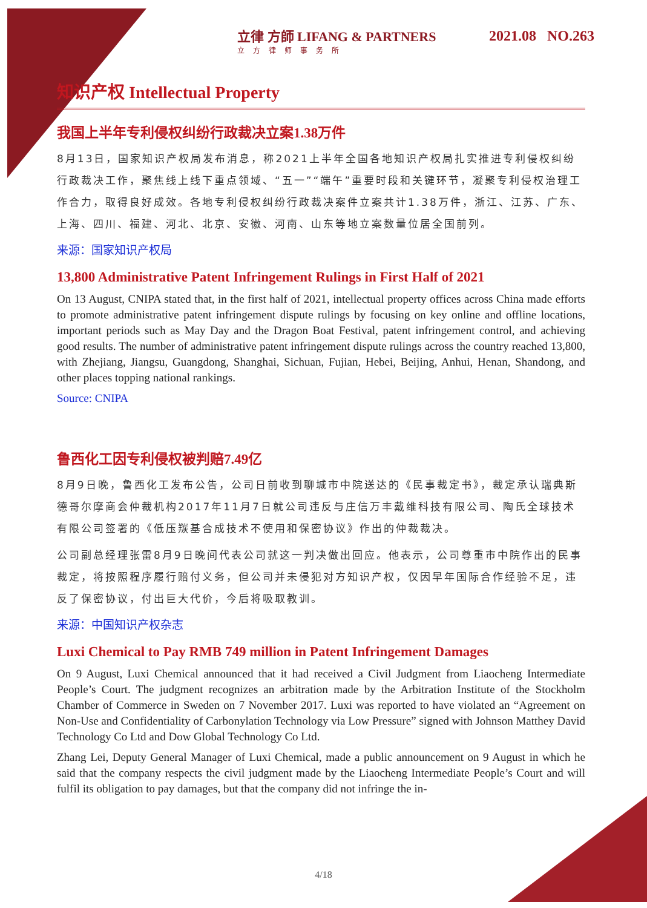立律 方師 LIFANG & PARTNERS
立方律师事务所
2021.08 NO.263
知识产权 Intellectual Property
我国上半年专利侵权纠纷行政裁决立案1.38万件
8月13日，国家知识产权局发布消息，称2021上半年全国各地知识产权局扎实推进专利侵权纠纷行政裁决工作，聚焦线上线下重点领域、“五一”“端午”重要时段和关键环节，凝聚专利侵权治理工作合力，取得良好成效。各地专利侵权纠纷行政裁决案件立案共计1.38万件，浙江、江苏、广东、上海、四川、福建、河北、北京、安徽、河南、山东等地立案数量位居全国前列。
来源：国家知识产权局
13,800 Administrative Patent Infringement Rulings in First Half of 2021
On 13 August, CNIPA stated that, in the first half of 2021, intellectual property offices across China made efforts to promote administrative patent infringement dispute rulings by focusing on key online and offline locations, important periods such as May Day and the Dragon Boat Festival, patent infringement control, and achieving good results. The number of administrative patent infringement dispute rulings across the country reached 13,800, with Zhejiang, Jiangsu, Guangdong, Shanghai, Sichuan, Fujian, Hebei, Beijing, Anhui, Henan, Shandong, and other places topping national rankings.
Source: CNIPA
鲁西化工因专利侵权被判赔7.49亿
8月9日晚，鲁西化工发布公告，公司日前收到聊城市中院送达的《民事裁定书》，裁定承认瑞典斯德哥尔摩商会仲裁机构2017年11月7日就公司违反与庄信万丰戴维科技有限公司、陶氏全球技术有限公司签署的《低压羰基合成技术不使用和保密协议》作出的仲裁裁决。
公司副总经理张雷8月9日晚间代表公司就这一判决做出回应。他表示，公司尊重市中院作出的民事裁定，将按照程序履行赔付义务，但公司并未侵犯对方知识产权，仅因早年国际合作经验不足，违反了保密协议，付出巨大代价，今后将吸取教训。
来源：中国知识产权杂志
Luxi Chemical to Pay RMB 749 million in Patent Infringement Damages
On 9 August, Luxi Chemical announced that it had received a Civil Judgment from Liaocheng Intermediate People’s Court. The judgment recognizes an arbitration made by the Arbitration Institute of the Stockholm Chamber of Commerce in Sweden on 7 November 2017. Luxi was reported to have violated an “Agreement on Non-Use and Confidentiality of Carbonylation Technology via Low Pressure” signed with Johnson Matthey David Technology Co Ltd and Dow Global Technology Co Ltd.
Zhang Lei, Deputy General Manager of Luxi Chemical, made a public announcement on 9 August in which he said that the company respects the civil judgment made by the Liaocheng Intermediate People’s Court and will fulfil its obligation to pay damages, but that the company did not infringe the in-
4/18